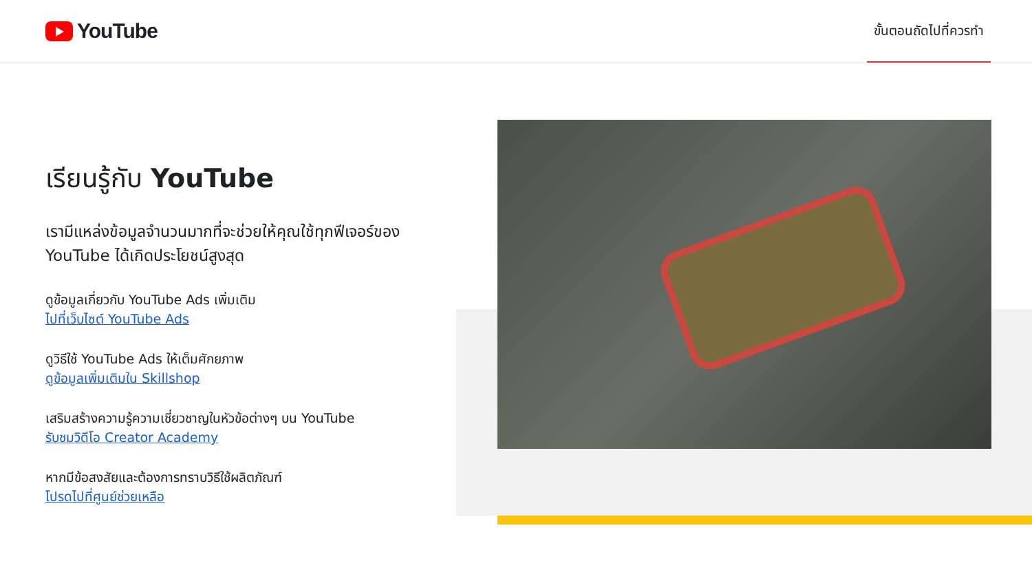YouTube
ขั้นตอนถัดไปที่ควรทำ
เรียนรู้กับ YouTube
เรามีแหล่งข้อมูลจำนวนมากที่จะช่วยให้คุณใช้ทุกฟีเจอร์ของ YouTube ได้เกิดประโยชน์สูงสุด
ดูข้อมูลเกี่ยวกับ YouTube Ads เพิ่มเติม
ไปที่เว็บไซต์ YouTube Ads
ดูวิธีใช้ YouTube Ads ให้เต็มศักยภาพ
ดูข้อมูลเพิ่มเติมใน Skillshop
เสริมสร้างความรู้ความเชี่ยวชาญในหัวข้อต่างๆ บน YouTube
รับชมวิดีโอ Creator Academy
หากมีข้อสงสัยและต้องการทราบวิธีใช้ผลิตภัณฑ์
โปรดไปที่ศูนย์ช่วยเหลือ